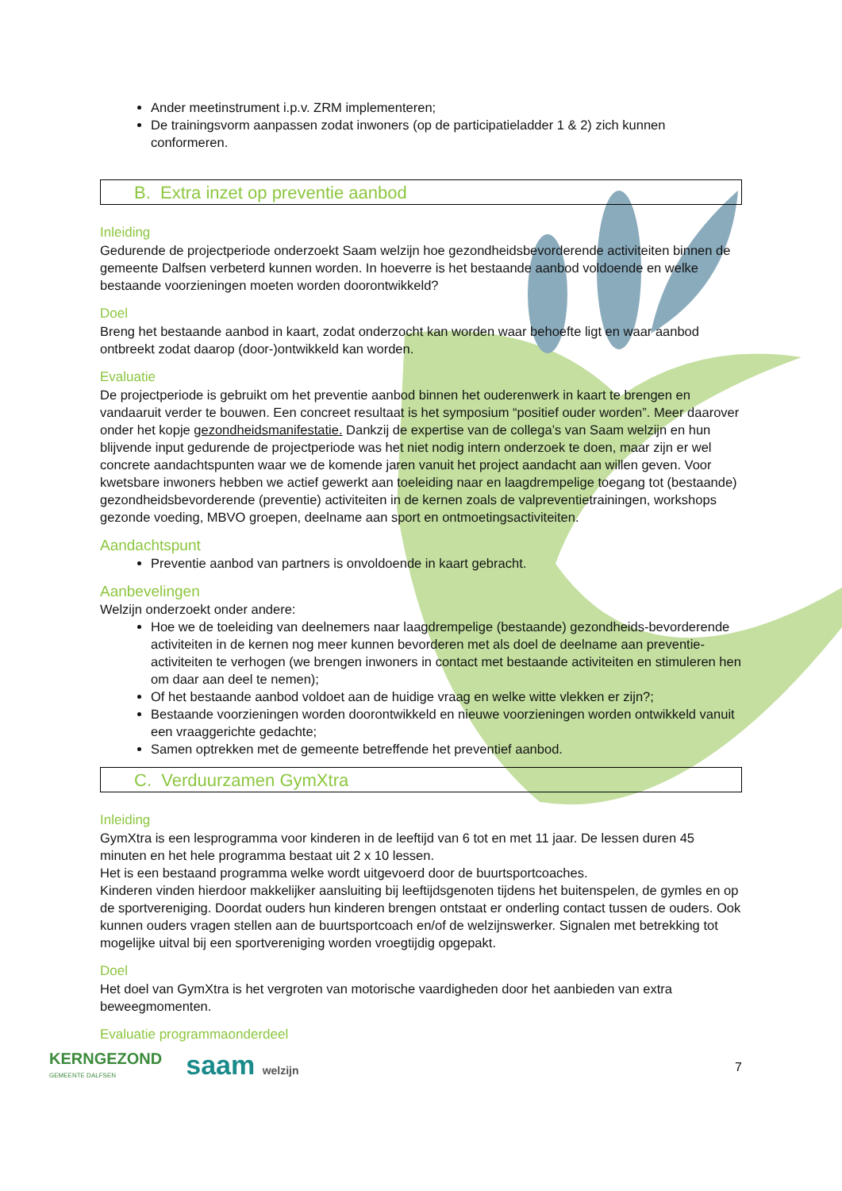Ander meetinstrument i.p.v. ZRM implementeren;
De trainingsvorm aanpassen zodat inwoners (op de participatieladder 1 & 2) zich kunnen conformeren.
B. Extra inzet op preventie aanbod
Inleiding
Gedurende de projectperiode onderzoekt Saam welzijn hoe gezondheidsbevorderende activiteiten binnen de gemeente Dalfsen verbeterd kunnen worden. In hoeverre is het bestaande aanbod voldoende en welke bestaande voorzieningen moeten worden doorontwikkeld?
Doel
Breng het bestaande aanbod in kaart, zodat onderzocht kan worden waar behoefte ligt en waar aanbod ontbreekt zodat daarop (door-)ontwikkeld kan worden.
Evaluatie
De projectperiode is gebruikt om het preventie aanbod binnen het ouderenwerk in kaart te brengen en vandaaruit verder te bouwen. Een concreet resultaat is het symposium “positief ouder worden”. Meer daarover onder het kopje gezondheidsmanifestatie. Dankzij de expertise van de collega’s van Saam welzijn en hun blijvende input gedurende de projectperiode was het niet nodig intern onderzoek te doen, maar zijn er wel concrete aandachtspunten waar we de komende jaren vanuit het project aandacht aan willen geven. Voor kwetsbare inwoners hebben we actief gewerkt aan toeleiding naar en laagdrempelige toegang tot (bestaande) gezondheidsbevorderende (preventie) activiteiten in de kernen zoals de valpreventietrainingen, workshops gezonde voeding, MBVO groepen, deelname aan sport en ontmoetingsactiviteiten.
Aandachtspunt
Preventie aanbod van partners is onvoldoende in kaart gebracht.
Aanbevelingen
Welzijn onderzoekt onder andere:
Hoe we de toeleiding van deelnemers naar laagdrempelige (bestaande) gezondheids-bevorderende activiteiten in de kernen nog meer kunnen bevorderen met als doel de deelname aan preventie-activiteiten te verhogen (we brengen inwoners in contact met bestaande activiteiten en stimuleren hen om daar aan deel te nemen);
Of het bestaande aanbod voldoet aan de huidige vraag en welke witte vlekken er zijn?;
Bestaande voorzieningen worden doorontwikkeld en nieuwe voorzieningen worden ontwikkeld vanuit een vraaggerichte gedachte;
Samen optrekken met de gemeente betreffende het preventief aanbod.
C. Verduurzamen GymXtra
Inleiding
GymXtra is een lesprogramma voor kinderen in de leeftijd van 6 tot en met 11 jaar. De lessen duren 45 minuten en het hele programma bestaat uit 2 x 10 lessen.
Het is een bestaand programma welke wordt uitgevoerd door de buurtsportcoaches.
Kinderen vinden hierdoor makkelijker aansluiting bij leeftijdsgenoten tijdens het buitenspelen, de gymles en op de sportvereniging. Doordat ouders hun kinderen brengen ontstaat er onderling contact tussen de ouders. Ook kunnen ouders vragen stellen aan de buurtsportcoach en/of de welzijnswerker. Signalen met betrekking tot mogelijke uitval bij een sportvereniging worden vroegtijdig opgepakt.
Doel
Het doel van GymXtra is het vergroten van motorische vaardigheden door het aanbieden van extra beweegmomenten.
Evaluatie programmaonderdeel
KERNGEZOND
GEMEENTE DALFSEN
saam welzijn 7